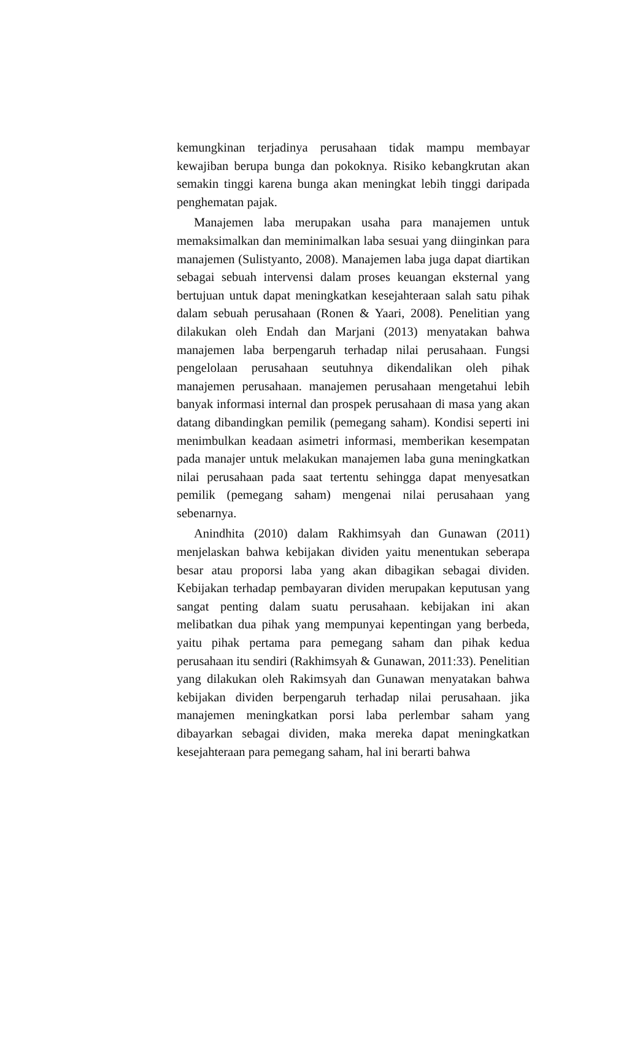kemungkinan terjadinya perusahaan tidak mampu membayar kewajiban berupa bunga dan pokoknya. Risiko kebangkrutan akan semakin tinggi karena bunga akan meningkat lebih tinggi daripada penghematan pajak.
Manajemen laba merupakan usaha para manajemen untuk memaksimalkan dan meminimalkan laba sesuai yang diinginkan para manajemen (Sulistyanto, 2008). Manajemen laba juga dapat diartikan sebagai sebuah intervensi dalam proses keuangan eksternal yang bertujuan untuk dapat meningkatkan kesejahteraan salah satu pihak dalam sebuah perusahaan (Ronen & Yaari, 2008). Penelitian yang dilakukan oleh Endah dan Marjani (2013) menyatakan bahwa manajemen laba berpengaruh terhadap nilai perusahaan. Fungsi pengelolaan perusahaan seutuhnya dikendalikan oleh pihak manajemen perusahaan. manajemen perusahaan mengetahui lebih banyak informasi internal dan prospek perusahaan di masa yang akan datang dibandingkan pemilik (pemegang saham). Kondisi seperti ini menimbulkan keadaan asimetri informasi, memberikan kesempatan pada manajer untuk melakukan manajemen laba guna meningkatkan nilai perusahaan pada saat tertentu sehingga dapat menyesatkan pemilik (pemegang saham) mengenai nilai perusahaan yang sebenarnya.
Anindhita (2010) dalam Rakhimsyah dan Gunawan (2011) menjelaskan bahwa kebijakan dividen yaitu menentukan seberapa besar atau proporsi laba yang akan dibagikan sebagai dividen. Kebijakan terhadap pembayaran dividen merupakan keputusan yang sangat penting dalam suatu perusahaan. kebijakan ini akan melibatkan dua pihak yang mempunyai kepentingan yang berbeda, yaitu pihak pertama para pemegang saham dan pihak kedua perusahaan itu sendiri (Rakhimsyah & Gunawan, 2011:33). Penelitian yang dilakukan oleh Rakimsyah dan Gunawan menyatakan bahwa kebijakan dividen berpengaruh terhadap nilai perusahaan. jika manajemen meningkatkan porsi laba perlembar saham yang dibayarkan sebagai dividen, maka mereka dapat meningkatkan kesejahteraan para pemegang saham, hal ini berarti bahwa